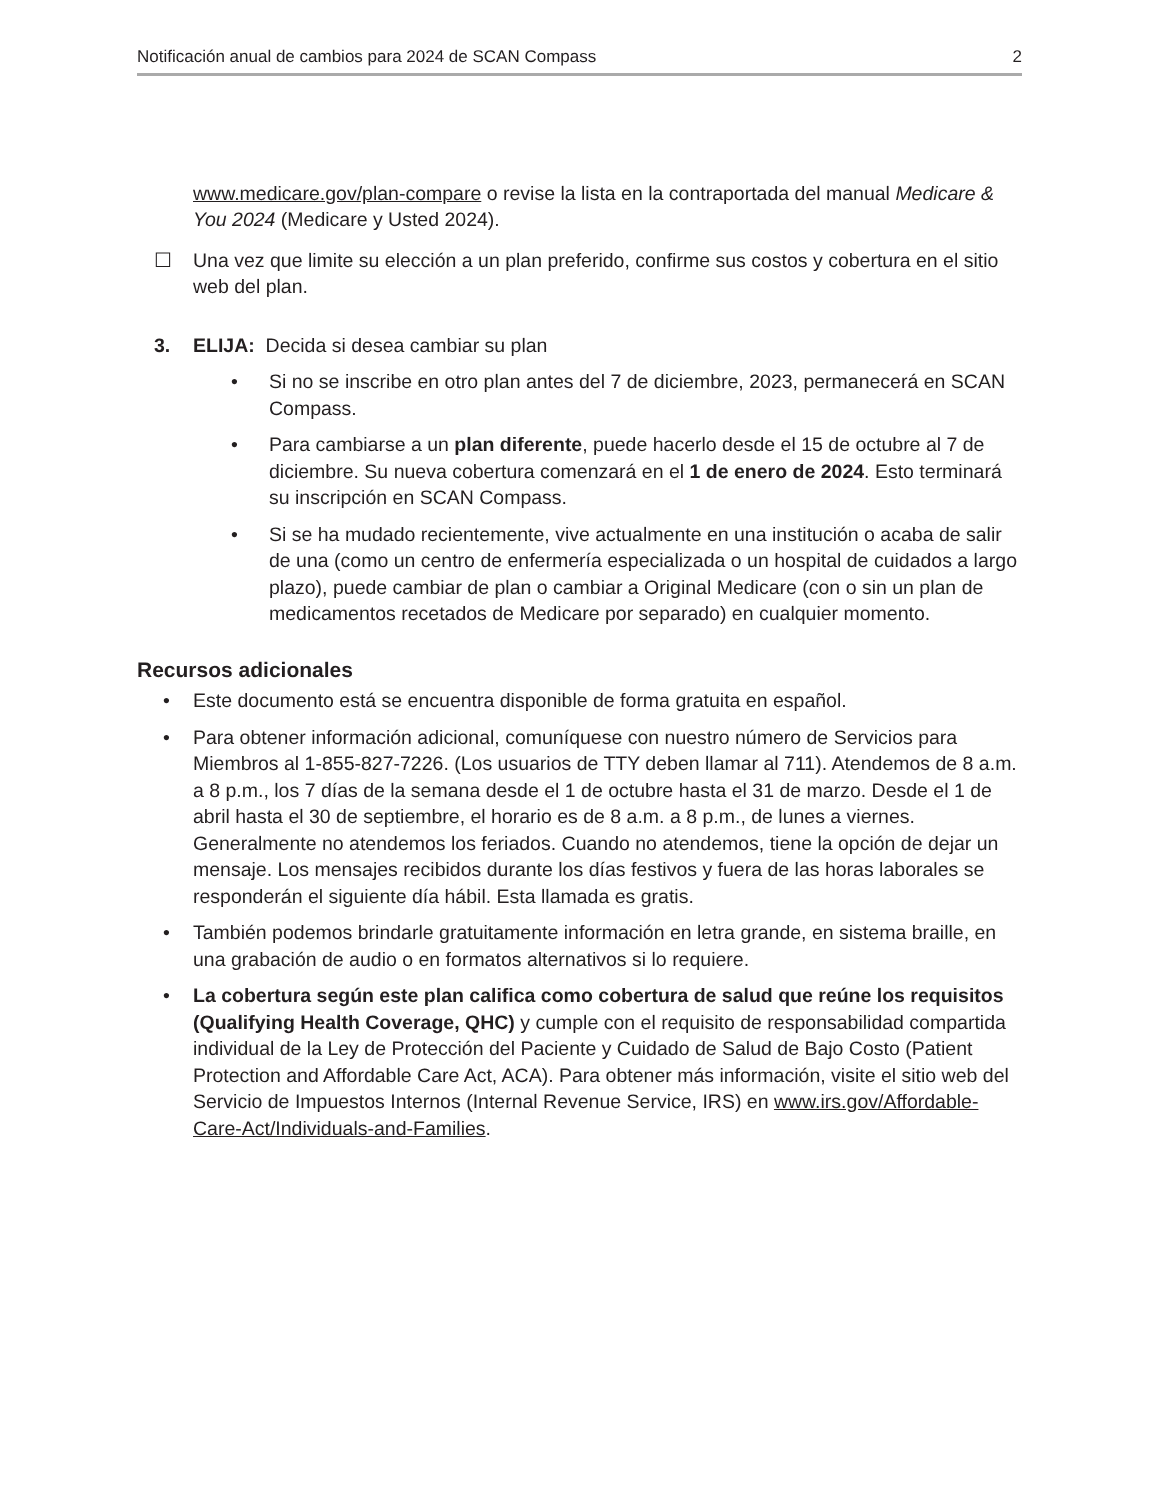Notificación anual de cambios para 2024 de SCAN Compass 2
www.medicare.gov/plan-compare o revise la lista en la contraportada del manual Medicare & You 2024 (Medicare y Usted 2024).
☐ Una vez que limite su elección a un plan preferido, confirme sus costos y cobertura en el sitio web del plan.
3. ELIJA: Decida si desea cambiar su plan
• Si no se inscribe en otro plan antes del 7 de diciembre, 2023, permanecerá en SCAN Compass.
• Para cambiarse a un plan diferente, puede hacerlo desde el 15 de octubre al 7 de diciembre. Su nueva cobertura comenzará en el 1 de enero de 2024. Esto terminará su inscripción en SCAN Compass.
• Si se ha mudado recientemente, vive actualmente en una institución o acaba de salir de una (como un centro de enfermería especializada o un hospital de cuidados a largo plazo), puede cambiar de plan o cambiar a Original Medicare (con o sin un plan de medicamentos recetados de Medicare por separado) en cualquier momento.
Recursos adicionales
• Este documento está se encuentra disponible de forma gratuita en español.
• Para obtener información adicional, comuníquese con nuestro número de Servicios para Miembros al 1-855-827-7226. (Los usuarios de TTY deben llamar al 711). Atendemos de 8 a.m. a 8 p.m., los 7 días de la semana desde el 1 de octubre hasta el 31 de marzo. Desde el 1 de abril hasta el 30 de septiembre, el horario es de 8 a.m. a 8 p.m., de lunes a viernes. Generalmente no atendemos los feriados. Cuando no atendemos, tiene la opción de dejar un mensaje. Los mensajes recibidos durante los días festivos y fuera de las horas laborales se responderán el siguiente día hábil. Esta llamada es gratis.
• También podemos brindarle gratuitamente información en letra grande, en sistema braille, en una grabación de audio o en formatos alternativos si lo requiere.
• La cobertura según este plan califica como cobertura de salud que reúne los requisitos (Qualifying Health Coverage, QHC) y cumple con el requisito de responsabilidad compartida individual de la Ley de Protección del Paciente y Cuidado de Salud de Bajo Costo (Patient Protection and Affordable Care Act, ACA). Para obtener más información, visite el sitio web del Servicio de Impuestos Internos (Internal Revenue Service, IRS) en www.irs.gov/Affordable-Care-Act/Individuals-and-Families.